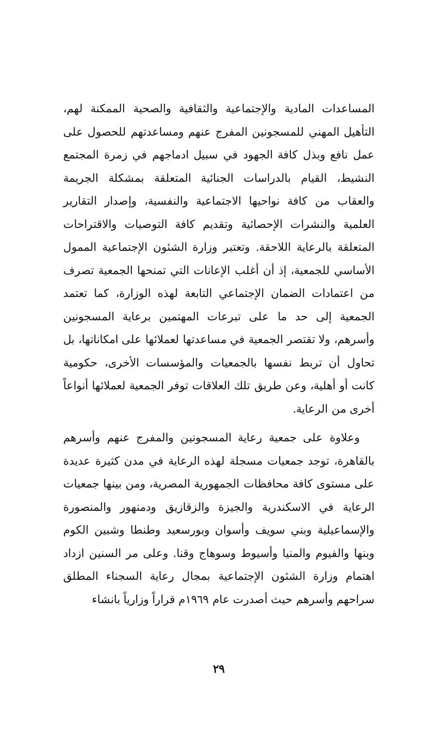المساعدات المادية والإجتماعية والثقافية والصحية الممكنة لهم، التأهيل المهني للمسجونين المفرج عنهم ومساعدتهم للحصول على عمل نافع وبذل كافة الجهود في سبيل ادماجهم في زمرة المجتمع النشيط، القيام بالدراسات الجنائية المتعلقة بمشكلة الجريمة والعقاب من كافة نواحيها الاجتماعية والنفسية، وإصدار التقارير العلمية والنشرات الإحصائية وتقديم كافة التوصيات والاقتراحات المتعلقة بالرعاية اللاحقة. وتعتبر وزارة الشئون الإجتماعية الممول الأساسي للجمعية، إذ أن أغلب الإعانات التي تمنحها الجمعية تصرف من اعتمادات الضمان الإجتماعي التابعة لهذه الوزارة، كما تعتمد الجمعية إلى حد ما على تبرعات المهتمين برعاية المسجونين وأسرهم، ولا تقتصر الجمعية في مساعدتها لعملائها على امكاناتها، بل تحاول أن تربط نفسها بالجمعيات والمؤسسات الأخرى، حكومية كانت أو أهلية، وعن طريق تلك العلاقات توفر الجمعية لعملائها أنواعاً أخرى من الرعاية.
وعلاوة على جمعية رعاية المسجونين والمفرج عنهم وأسرهم بالقاهرة، توجد جمعيات مسجلة لهذه الرعاية في مدن كثيرة عديدة على مستوى كافة محافظات الجمهورية المصرية، ومن بينها جمعيات الرعاية في الاسكندرية والجيزة والزقازيق ودمنهور والمنصورة والإسماعيلية وبني سويف وأسوان وبورسعيد وطنطا وشبين الكوم وبنها والفيوم والمنيا وأسيوط وسوهاج وقنا. وعلى مر السنين ازداد اهتمام وزارة الشئون الإجتماعية بمجال رعاية السجناء المطلق سراحهم وأسرهم حيث أصدرت عام ١٩٦٩م قراراً وزارياً بانشاء
٢٩